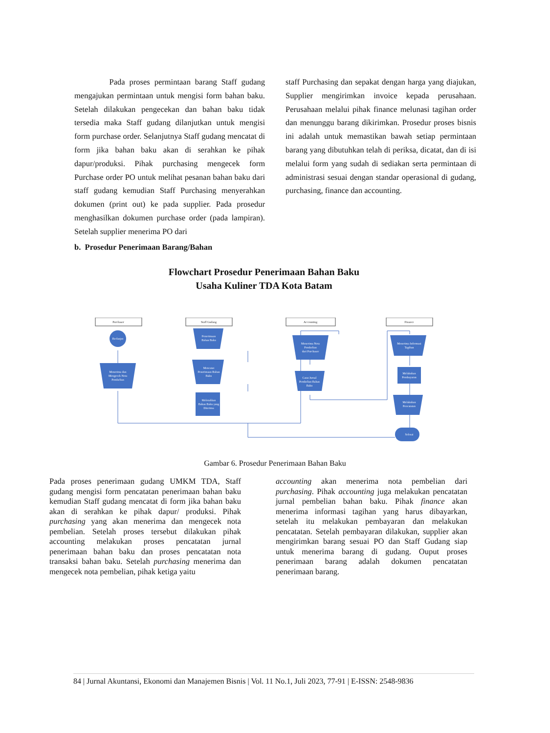Pada proses permintaan barang Staff gudang mengajukan permintaan untuk mengisi form bahan baku. Setelah dilakukan pengecekan dan bahan baku tidak tersedia maka Staff gudang dilanjutkan untuk mengisi form purchase order. Selanjutnya Staff gudang mencatat di form jika bahan baku akan di serahkan ke pihak dapur/produksi. Pihak purchasing mengecek form Purchase order PO untuk melihat pesanan bahan baku dari staff gudang kemudian Staff Purchasing menyerahkan dokumen (print out) ke pada supplier. Pada prosedur menghasilkan dokumen purchase order (pada lampiran). Setelah supplier menerima PO dari
staff Purchasing dan sepakat dengan harga yang diajukan, Supplier mengirimkan invoice kepada perusahaan. Perusahaan melalui pihak finance melunasi tagihan order dan menunggu barang dikirimkan. Prosedur proses bisnis ini adalah untuk memastikan bawah setiap permintaan barang yang dibutuhkan telah di periksa, dicatat, dan di isi melalui form yang sudah di sediakan serta permintaan di administrasi sesuai dengan standar operasional di gudang, purchasing, finance dan accounting.
b. Prosedur Penerimaan Barang/Bahan
Flowchart Prosedur Penerimaan Bahan Baku
Usaha Kuliner TDA Kota Batam
Purchaser
Staff Gudang
Accounting
Finance
Berlanjut
Menerima dan
Mengecek Nota
Pembelian
Penerimaan
Bahan Baku
Mencatat
Penerimaan Bahan
Baku
Meletakkan
Bahan Baku yang
Diterima
Menerima Nota
Pembelian
dari Purchaser
Catat Jurnal
Pembelian Bahan
Baku
Menerima Informasi
Tagihan
Melakukan
Pembayaran
Melakukan
Pencatatan
Selesai
Gambar 6. Prosedur Penerimaan Bahan Baku
Pada proses penerimaan gudang UMKM TDA, Staff gudang mengisi form pencatatan penerimaan bahan baku kemudian Staff gudang mencatat di form jika bahan baku akan di serahkan ke pihak dapur/ produksi. Pihak purchasing yang akan menerima dan mengecek nota pembelian. Setelah proses tersebut dilakukan pihak accounting melakukan proses pencatatan jurnal penerimaan bahan baku dan proses pencatatan nota transaksi bahan baku. Setelah purchasing menerima dan mengecek nota pembelian, pihak ketiga yaitu
accounting akan menerima nota pembelian dari purchasing. Pihak accounting juga melakukan pencatatan jurnal pembelian bahan baku. Pihak finance akan menerima informasi tagihan yang harus dibayarkan, setelah itu melakukan pembayaran dan melakukan pencatatan. Setelah pembayaran dilakukan, supplier akan mengirimkan barang sesuai PO dan Staff Gudang siap untuk menerima barang di gudang. Ouput proses penerimaan barang adalah dokumen pencatatan penerimaan barang.
84 | Jurnal Akuntansi, Ekonomi dan Manajemen Bisnis | Vol. 11 No.1, Juli 2023, 77-91 | E-ISSN: 2548-9836